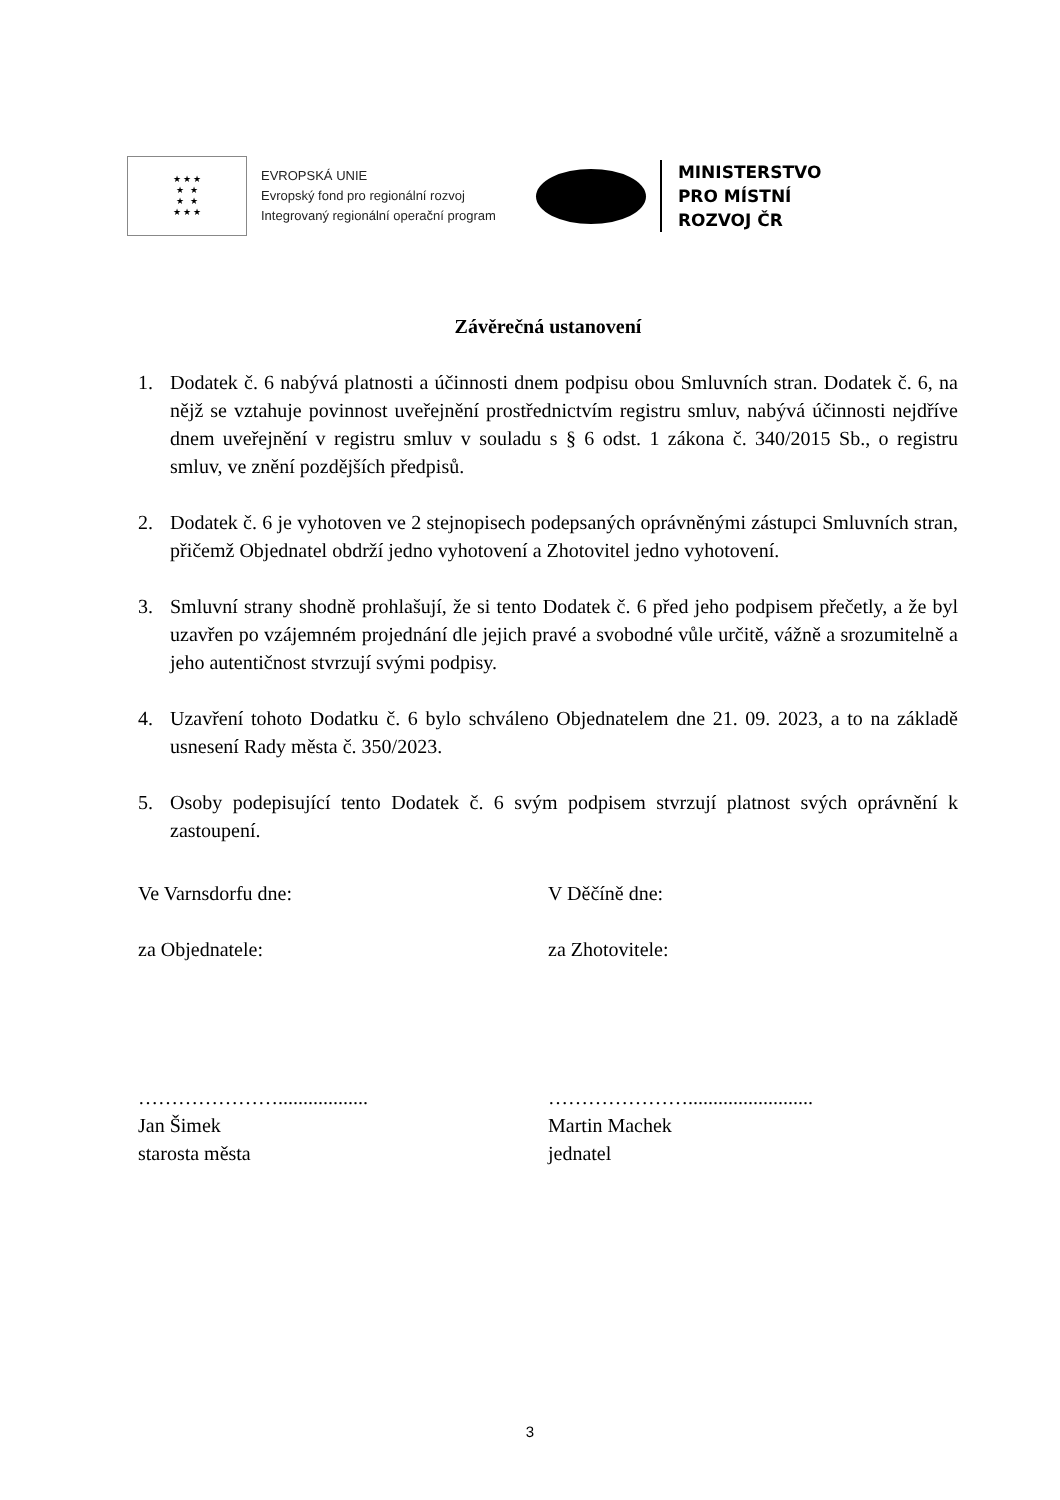★ ★ ★
★ ★
★ ★
★ ★ ★
EVROPSKÁ UNIE
Evropský fond pro regionální rozvoj
Integrovaný regionální operační program
MINISTERSTVO
PRO MÍSTNÍ
ROZVOJ ČR
Závěrečná ustanovení
1. Dodatek č. 6 nabývá platnosti a účinnosti dnem podpisu obou Smluvních stran. Dodatek č. 6, na nějž se vztahuje povinnost uveřejnění prostřednictvím registru smluv, nabývá účinnosti nejdříve dnem uveřejnění v registru smluv v souladu s § 6 odst. 1 zákona č. 340/2015 Sb., o registru smluv, ve znění pozdějších předpisů.
2. Dodatek č. 6 je vyhotoven ve 2 stejnopisech podepsaných oprávněnými zástupci Smluvních stran, přičemž Objednatel obdrží jedno vyhotovení a Zhotovitel jedno vyhotovení.
3. Smluvní strany shodně prohlašují, že si tento Dodatek č. 6 před jeho podpisem přečetly, a že byl uzavřen po vzájemném projednání dle jejich pravé a svobodné vůle určitě, vážně a srozumitelně a jeho autentičnost stvrzují svými podpisy.
4. Uzavření tohoto Dodatku č. 6 bylo schváleno Objednatelem dne 21. 09. 2023, a to na základě usnesení Rady města č. 350/2023.
5. Osoby podepisující tento Dodatek č. 6 svým podpisem stvrzují platnost svých oprávnění k zastoupení.
Ve Varnsdorfu dne: V Děčíně dne:
za Objednatele: za Zhotovitele:
…………………..................
Jan Šimek
starosta města
………………….........................
Martin Machek
jednatel
3